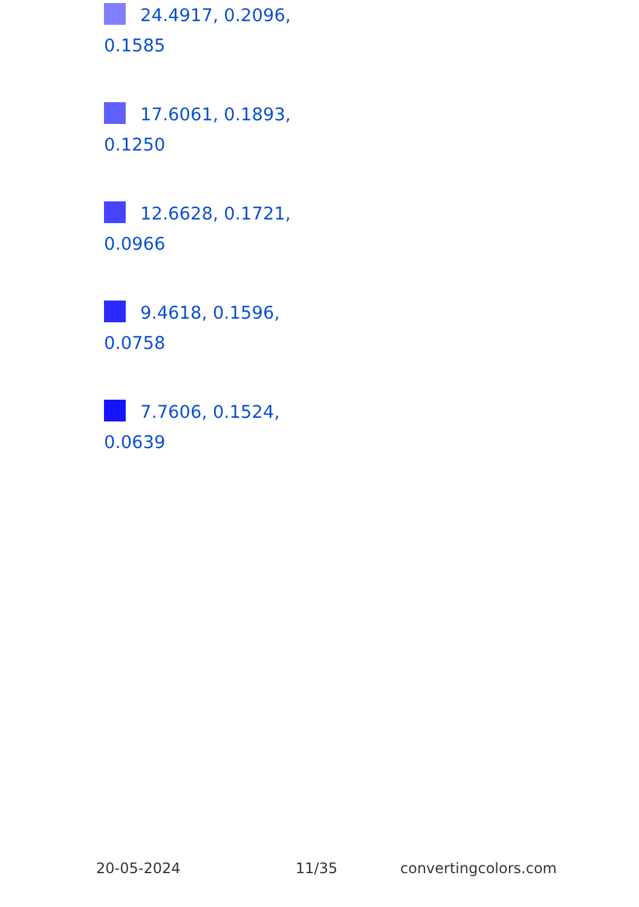24.4917, 0.2096, 0.1585
17.6061, 0.1893, 0.1250
12.6628, 0.1721, 0.0966
9.4618, 0.1596, 0.0758
7.7606, 0.1524, 0.0639
20-05-2024 11/35 convertingcolors.com